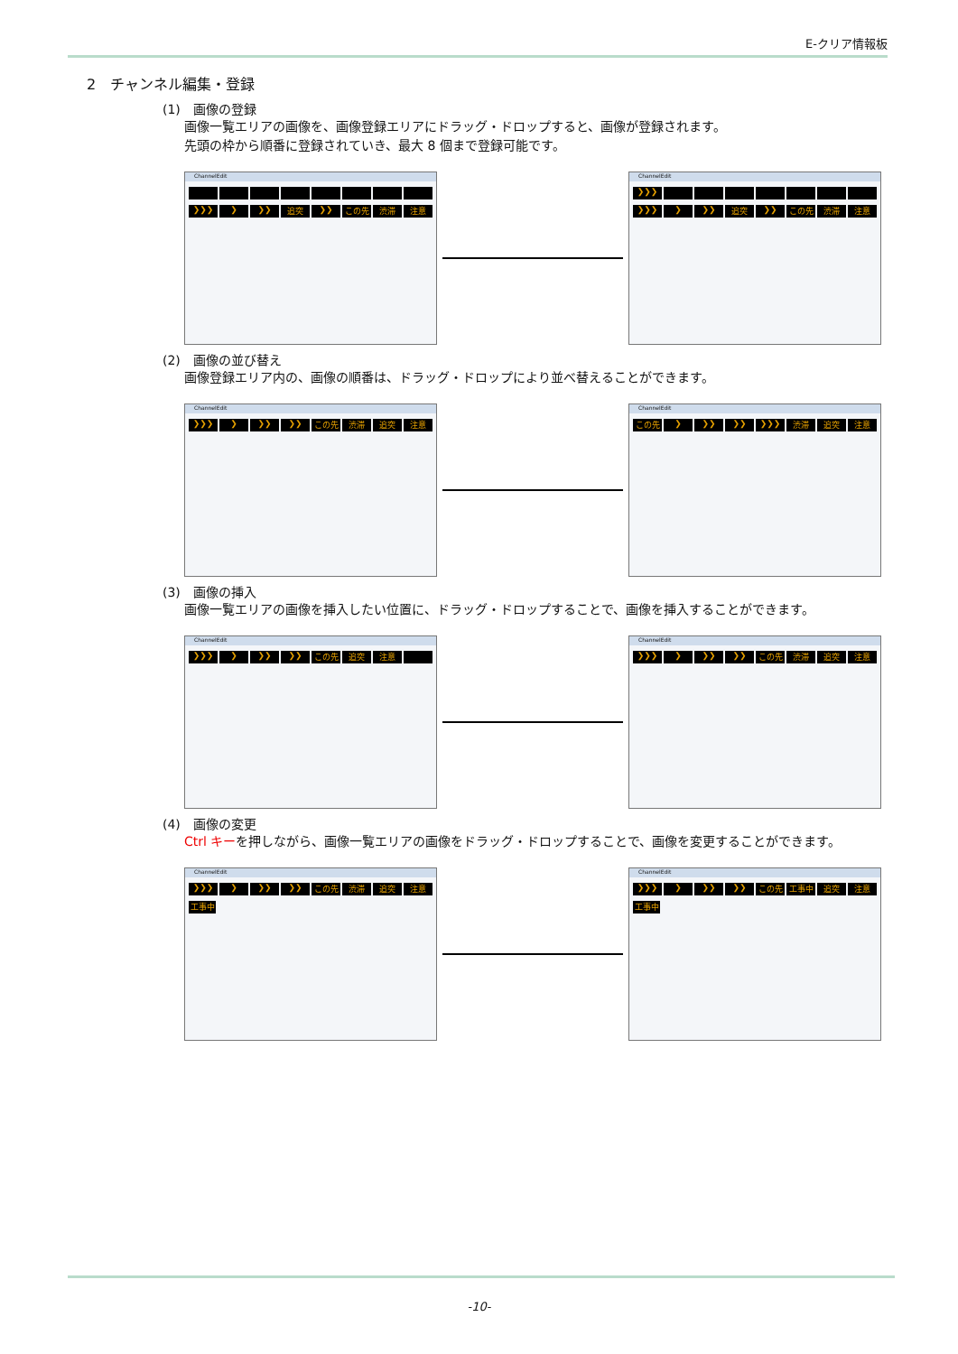E-クリア情報板
2　チャンネル編集・登録
(1)　画像の登録
画像一覧エリアの画像を、画像登録エリアにドラッグ・ドロップすると、画像が登録されます。
先頭の枠から順番に登録されていき、最大 8 個まで登録可能です。
ChannelEdit
❯❯❯ ❯ ❯❯ 追突 ❯❯ この先 渋滞 注意
ChannelEdit
❯❯❯
❯❯❯ ❯ ❯❯ 追突 ❯❯ この先 渋滞 注意
(2)　画像の並び替え
画像登録エリア内の、画像の順番は、ドラッグ・ドロップにより並べ替えることができます。
ChannelEdit
❯❯❯ ❯ ❯❯ ❯❯ この先 渋滞 追突 注意
ChannelEdit
この先 ❯ ❯❯ ❯❯ ❯❯❯ 渋滞 追突 注意
(3)　画像の挿入
画像一覧エリアの画像を挿入したい位置に、ドラッグ・ドロップすることで、画像を挿入することができます。
ChannelEdit
❯❯❯ ❯ ❯❯ ❯❯ この先 追突 注意
ChannelEdit
❯❯❯ ❯ ❯❯ ❯❯ この先 渋滞 追突 注意
(4)　画像の変更
Ctrl キーを押しながら、画像一覧エリアの画像をドラッグ・ドロップすることで、画像を変更することができます。
ChannelEdit
❯❯❯ ❯ ❯❯ ❯❯ この先 渋滞 追突 注意
工事中
ChannelEdit
❯❯❯ ❯ ❯❯ ❯❯ この先 工事中 追突 注意
工事中
-10-